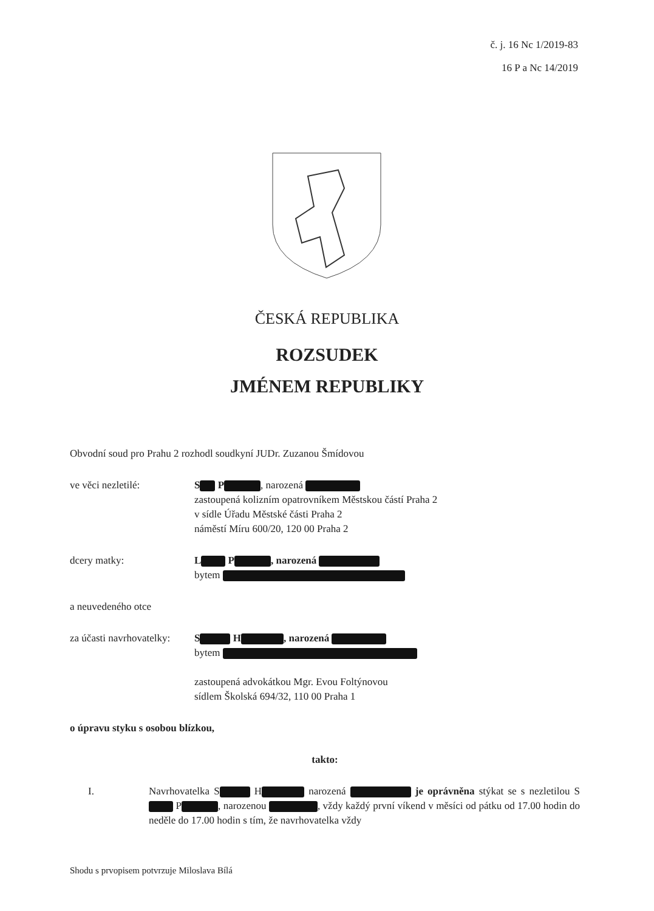č. j. 16 Nc 1/2019-83
16 P a Nc 14/2019
ČESKÁ REPUBLIKA
ROZSUDEK
JMÉNEM REPUBLIKY
Obvodní soud pro Prahu 2 rozhodl soudkyní JUDr. Zuzanou Šmídovou
ve věci nezletilé: S P, narozená
zastoupená kolizním opatrovníkem Městskou částí Praha 2
v sídle Úřadu Městské části Praha 2
náměstí Míru 600/20, 120 00 Praha 2
dcery matky: L P , narozená
bytem
a neuvedeného otce
za účasti navrhovatelky:
S H , narozená
bytem
zastoupená advokátkou Mgr. Evou Foltýnovou
sídlem Školská 694/32, 110 00 Praha 1
o úpravu styku s osobou blízkou,
takto:
I. Navrhovatelka S H narozená je oprávněna stýkat se s nezletilou S P , narozenou , vždy každý první víkend v měsíci od pátku od 17.00 hodin do neděle do 17.00 hodin s tím, že navrhovatelka vždy
Shodu s prvopisem potvrzuje Miloslava Bílá